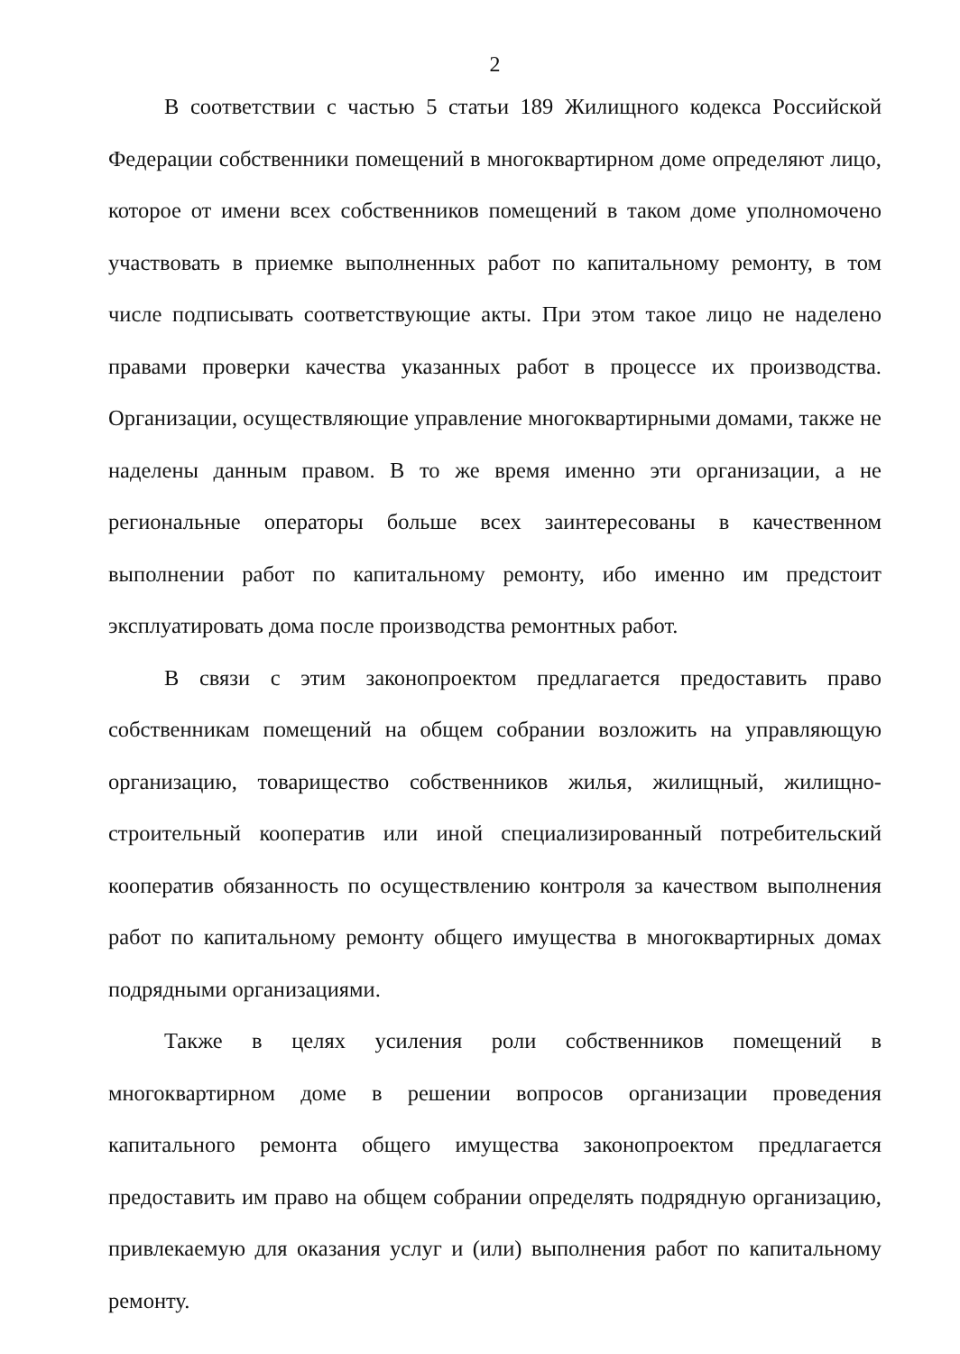2
В соответствии с частью 5 статьи 189 Жилищного кодекса Российской Федерации собственники помещений в многоквартирном доме определяют лицо, которое от имени всех собственников помещений в таком доме уполномочено участвовать в приемке выполненных работ по капитальному ремонту, в том числе подписывать соответствующие акты. При этом такое лицо не наделено правами проверки качества указанных работ в процессе их производства. Организации, осуществляющие управление многоквартирными домами, также не наделены данным правом. В то же время именно эти организации, а не региональные операторы больше всех заинтересованы в качественном выполнении работ по капитальному ремонту, ибо именно им предстоит эксплуатировать дома после производства ремонтных работ.
В связи с этим законопроектом предлагается предоставить право собственникам помещений на общем собрании возложить на управляющую организацию, товарищество собственников жилья, жилищный, жилищно-строительный кооператив или иной специализированный потребительский кооператив обязанность по осуществлению контроля за качеством выполнения работ по капитальному ремонту общего имущества в многоквартирных домах подрядными организациями.
Также в целях усиления роли собственников помещений в многоквартирном доме в решении вопросов организации проведения капитального ремонта общего имущества законопроектом предлагается предоставить им право на общем собрании определять подрядную организацию, привлекаемую для оказания услуг и (или) выполнения работ по капитальному ремонту.